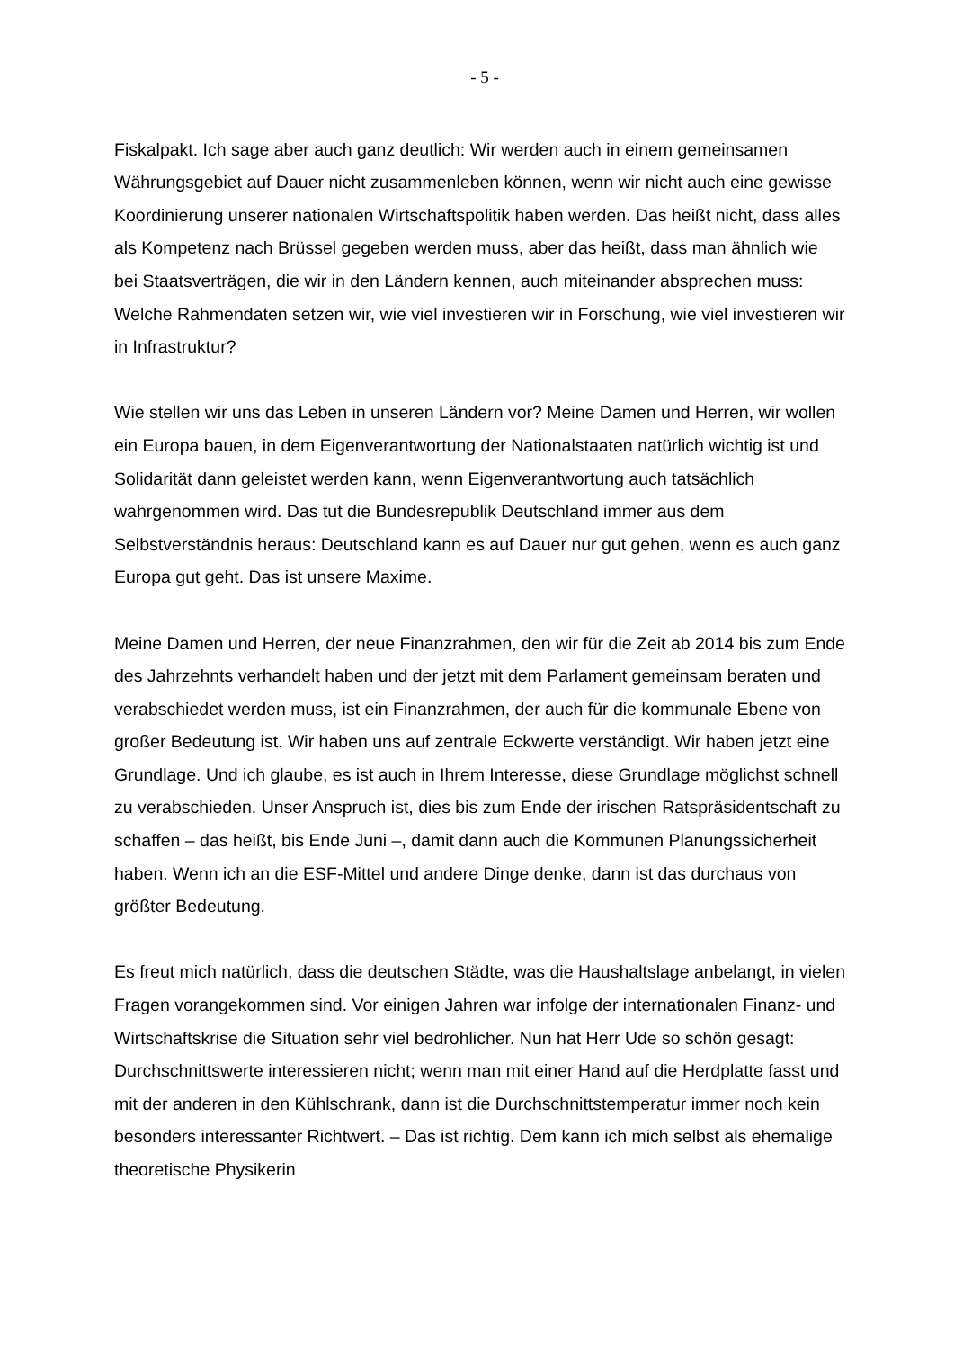- 5 -
Fiskalpakt. Ich sage aber auch ganz deutlich: Wir werden auch in einem gemeinsamen Währungsgebiet auf Dauer nicht zusammenleben können, wenn wir nicht auch eine gewisse Koordinierung unserer nationalen Wirtschaftspolitik haben werden. Das heißt nicht, dass alles als Kompetenz nach Brüssel gegeben werden muss, aber das heißt, dass man ähnlich wie bei Staatsverträgen, die wir in den Ländern kennen, auch miteinander absprechen muss: Welche Rahmendaten setzen wir, wie viel investieren wir in Forschung, wie viel investieren wir in Infrastruktur?
Wie stellen wir uns das Leben in unseren Ländern vor? Meine Damen und Herren, wir wollen ein Europa bauen, in dem Eigenverantwortung der Nationalstaaten natürlich wichtig ist und Solidarität dann geleistet werden kann, wenn Eigenverantwortung auch tatsächlich wahrgenommen wird. Das tut die Bundesrepublik Deutschland immer aus dem Selbstverständnis heraus: Deutschland kann es auf Dauer nur gut gehen, wenn es auch ganz Europa gut geht. Das ist unsere Maxime.
Meine Damen und Herren, der neue Finanzrahmen, den wir für die Zeit ab 2014 bis zum Ende des Jahrzehnts verhandelt haben und der jetzt mit dem Parlament gemeinsam beraten und verabschiedet werden muss, ist ein Finanzrahmen, der auch für die kommunale Ebene von großer Bedeutung ist. Wir haben uns auf zentrale Eckwerte verständigt. Wir haben jetzt eine Grundlage. Und ich glaube, es ist auch in Ihrem Interesse, diese Grundlage möglichst schnell zu verabschieden. Unser Anspruch ist, dies bis zum Ende der irischen Ratspräsidentschaft zu schaffen – das heißt, bis Ende Juni –, damit dann auch die Kommunen Planungssicherheit haben. Wenn ich an die ESF-Mittel und andere Dinge denke, dann ist das durchaus von größter Bedeutung.
Es freut mich natürlich, dass die deutschen Städte, was die Haushaltslage anbelangt, in vielen Fragen vorangekommen sind. Vor einigen Jahren war infolge der internationalen Finanz- und Wirtschaftskrise die Situation sehr viel bedrohlicher. Nun hat Herr Ude so schön gesagt: Durchschnittswerte interessieren nicht; wenn man mit einer Hand auf die Herdplatte fasst und mit der anderen in den Kühlschrank, dann ist die Durchschnittstemperatur immer noch kein besonders interessanter Richtwert. – Das ist richtig. Dem kann ich mich selbst als ehemalige theoretische Physikerin